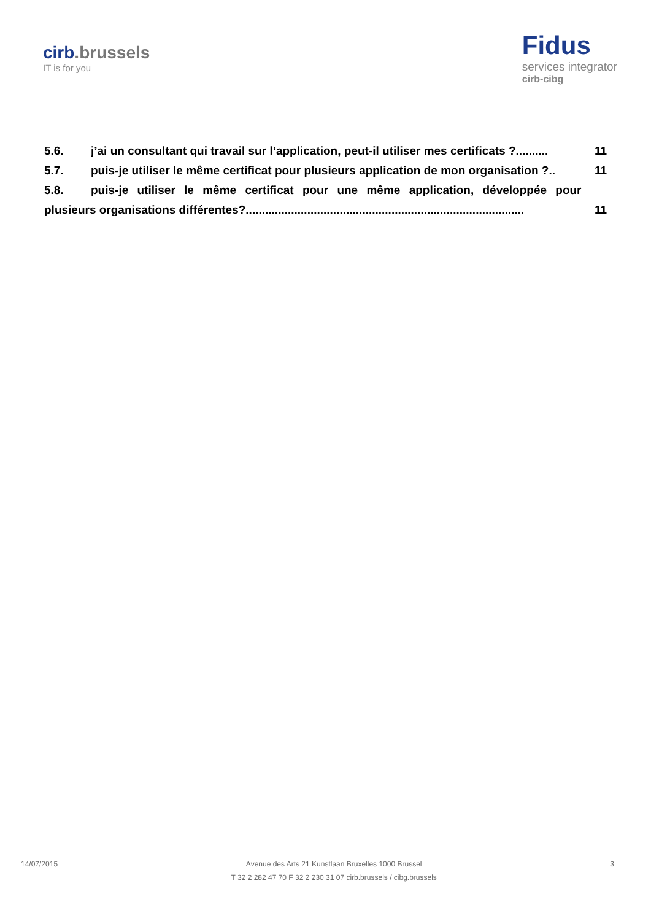cirb.brussels
IT is for you
Fidus
services integrator
cirb-cibg
5.6. j’ai un consultant qui travail sur l’application, peut-il utiliser mes certificats ?.......... 11
5.7. puis-je utiliser le même certificat pour plusieurs application de mon organisation ?.. 11
5.8. puis-je utiliser le même certificat pour une même application, développée pour
plusieurs organisations différentes?...................................................................................... 11
14/07/2015
Avenue des Arts 21 Kunstlaan Bruxelles 1000 Brussel
T 32 2 282 47 70 F 32 2 230 31 07 cirb.brussels / cibg.brussels
3